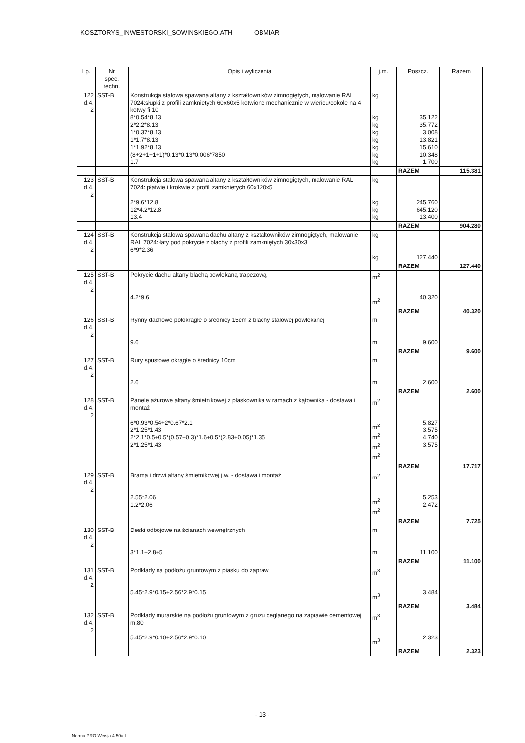KOSZTORYS_INWESTORSKI_SOWINSKIEGO.ATH OBMIAR
| Lp. | Nr spec. techn. | Opis i wyliczenia | j.m. | Poszcz. | Razem |
| --- | --- | --- | --- | --- | --- |
| 122 d.4. 2 | SST-B | Konstrukcja stalowa spawana altany z kształtowników zimnogiętych, malowanie RAL 7024:słupki z profili zamknietych 60x60x5 kotwione mechanicznie w wieńcu/cokole na 4 kotwy fi 10 8*0.54*8.13 2*2.2*8.13 1*0.37*8.13 1*1.7*8.13 1*1.92*8.13 (8+2+1+1+1)*0.13*0.13*0.006*7850 1.7 | kg kg kg kg kg kg kg kg | 35.122 35.772 3.008 13.821 15.610 10.348 1.700 | |
| | | | | RAZEM | 115.381 |
| 123 d.4. 2 | SST-B | Konstrukcja stalowa spawana altany z kształtowników zimnogiętych, malowanie RAL 7024: płatwie i krokwie z profili zamknietych 60x120x5 2*9.6*12.8 12*4.2*12.8 13.4 | kg kg kg kg | 245.760 645.120 13.400 | |
| | | | | RAZEM | 904.280 |
| 124 d.4. 2 | SST-B | Konstrukcja stalowa spawana dachu altany z kształtowników zimnogiętych, malowanie RAL 7024: łaty pod pokrycie z blachy z profili zamkniętych 30x30x3 6*9*2.36 | kg kg | 127.440 | |
| | | | | RAZEM | 127.440 |
| 125 d.4. 2 | SST-B | Pokrycie dachu altany blachą powlekaną trapezową 4.2*9.6 | m<sup>2</sup> m<sup>2</sup> | 40.320 | |
| | | | | RAZEM | 40.320 |
| 126 d.4. 2 | SST-B | Rynny dachowe półokrągłe o średnicy 15cm z blachy stalowej powlekanej 9.6 | m m | 9.600 | |
| | | | | RAZEM | 9.600 |
| 127 d.4. 2 | SST-B | Rury spustowe okrągłe o średnicy 10cm 2.6 | m m | 2.600 | |
| | | | | RAZEM | 2.600 |
| 128 d.4. 2 | SST-B | Panele ażurowe altany śmietnikowej z płaskownika w ramach z kątownika - dostawa i montaż 6*0.93*0.54+2*0.67*2.1 2*1.25*1.43 2*2.1*0.5+0.5*(0.57+0.3)*1.6+0.5*(2.83+0.05)*1.35 2*1.25*1.43 | m<sup>2</sup> m<sup>2</sup> m<sup>2</sup> m<sup>2</sup> m<sup>2</sup> | 5.827 3.575 4.740 3.575 | |
| | | | | RAZEM | 17.717 |
| 129 d.4. 2 | SST-B | Brama i drzwi altany śmietnikowej j.w. - dostawa i montaż 2.55*2.06 1.2*2.06 | m<sup>2</sup> m<sup>2</sup> m<sup>2</sup> | 5.253 2.472 | |
| | | | | RAZEM | 7.725 |
| 130 d.4. 2 | SST-B | Deski odbojowe na ścianach wewnętrznych 3*1.1+2.8+5 | m m | 11.100 | |
| | | | | RAZEM | 11.100 |
| 131 d.4. 2 | SST-B | Podkłady na podłożu gruntowym z piasku do zapraw 5.45*2.9*0.15+2.56*2.9*0.15 | m<sup>3</sup> m<sup>3</sup> | 3.484 | |
| | | | | RAZEM | 3.484 |
| 132 d.4. 2 | SST-B | Podkłady murarskie na podłożu gruntowym z gruzu ceglanego na zaprawie cementowej m.80 5.45*2.9*0.10+2.56*2.9*0.10 | m<sup>3</sup> m<sup>3</sup> | 2.323 | |
| | | | | RAZEM | 2.323 |
- 13 -
Norma PRO Wersja 4.50a I